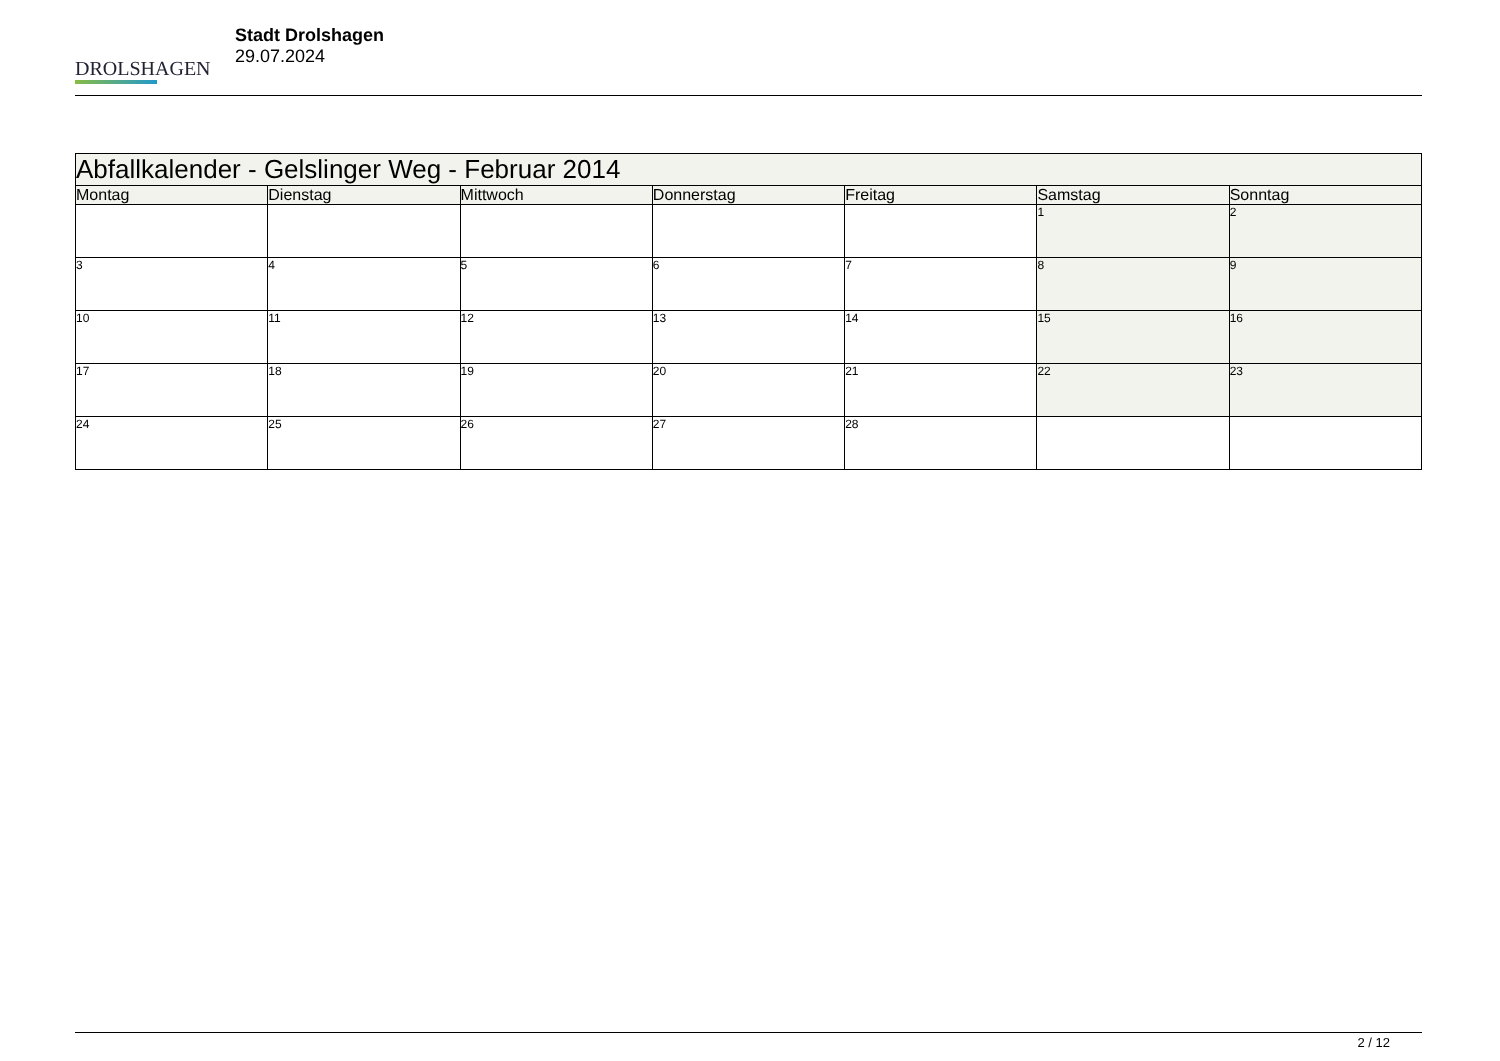DROLSHAGEN
Stadt Drolshagen
29.07.2024
| Abfallkalender - Gelslinger Weg - Februar 2014 | | | | | | |
| --- | --- | --- | --- | --- | --- | --- |
| Montag | Dienstag | Mittwoch | Donnerstag | Freitag | Samstag | Sonntag |
| | | | | | 1 | 2 |
| 3 | 4 | 5 | 6 | 7 | 8 | 9 |
| 10 | 11 | 12 | 13 | 14 | 15 | 16 |
| 17 | 18 | 19 | 20 | 21 | 22 | 23 |
| 24 | 25 | 26 | 27 | 28 | | |
2 / 12